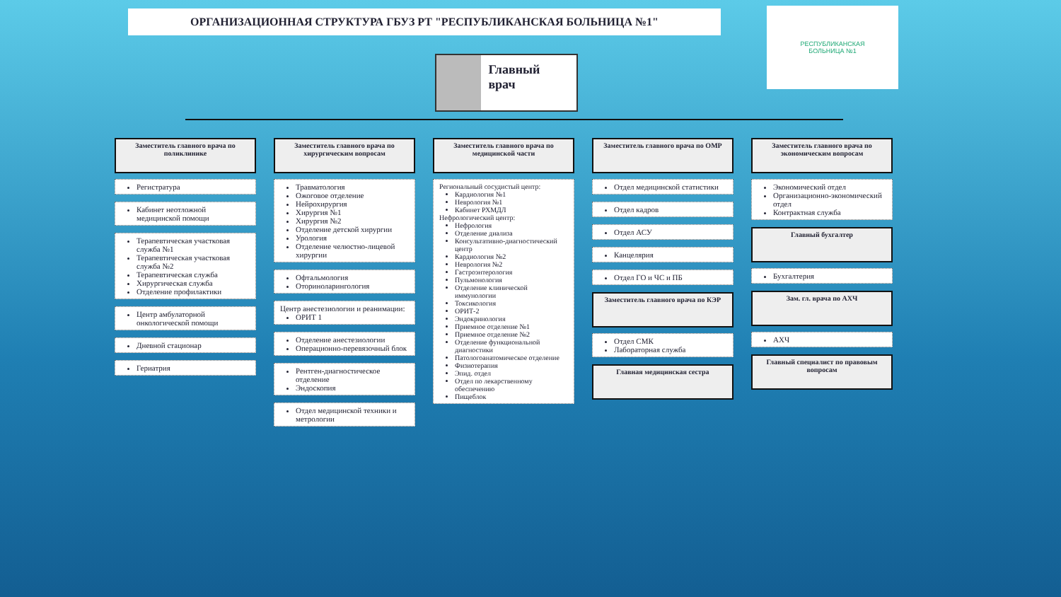ОРГАНИЗАЦИОННАЯ СТРУКТУРА ГБУЗ РТ "РЕСПУБЛИКАНСКАЯ БОЛЬНИЦА №1"
РЕСПУБЛИКАНСКАЯ
БОЛЬНИЦА №1
Главный врач
Заместитель главного врача по поликлинике
Регистратура
Кабинет неотложной медицинской помощи
Терапевтическая участковая служба №1
Терапевтическая участковая служба №2
Терапевтическая служба
Хирургическая служба
Отделение профилактики
Центр амбулаторной онкологической помощи
Дневной стационар
Гериатрия
Заместитель главного врача по хирургическим вопросам
Травматология
Ожоговое отделение
Нейрохирургия
Хирургия №1
Хирургия №2
Отделение детской хирургии
Урология
Отделение челюстно-лицевой хирургии
Офтальмология
Оториноларингология
Центр анестезиологии и реанимации:
ОРИТ 1
Отделение анестезиологии
Операционно-перевязочный блок
Рентген-диагностическое отделение
Эндоскопия
Отдел медицинской техники и метрологии
Заместитель главного врача по медицинской части
Региональный сосудистый центр:
Кардиология №1
Неврология №1
Кабинет РХМДЛ
Нефрологический центр:
Нефрология
Отделение диализа
Консультативно-диагностический центр
Кардиология №2
Неврология №2
Гастроэнтерология
Пульмонология
Отделение клинической иммунологии
Токсикология
ОРИТ-2
Эндокринология
Приемное отделение №1
Приемное отделение №2
Отделение функциональной диагностики
Патологоанатомическое отделение
Физиотерапия
Эпид. отдел
Отдел по лекарственному обеспечению
Пищеблок
Заместитель главного врача по ОМР
Отдел медицинской статистики
Отдел кадров
Отдел АСУ
Канцелярия
Отдел ГО и ЧС и ПБ
Заместитель главного врача по КЭР
Отдел СМК
Лабораторная служба
Главная медицинская сестра
Заместитель главного врача по экономическим вопросам
Экономический отдел
Организационно-экономический отдел
Контрактная служба
Главный бухгалтер
Бухгалтерия
Зам. гл. врача по АХЧ
АХЧ
Главный специалист по правовым вопросам